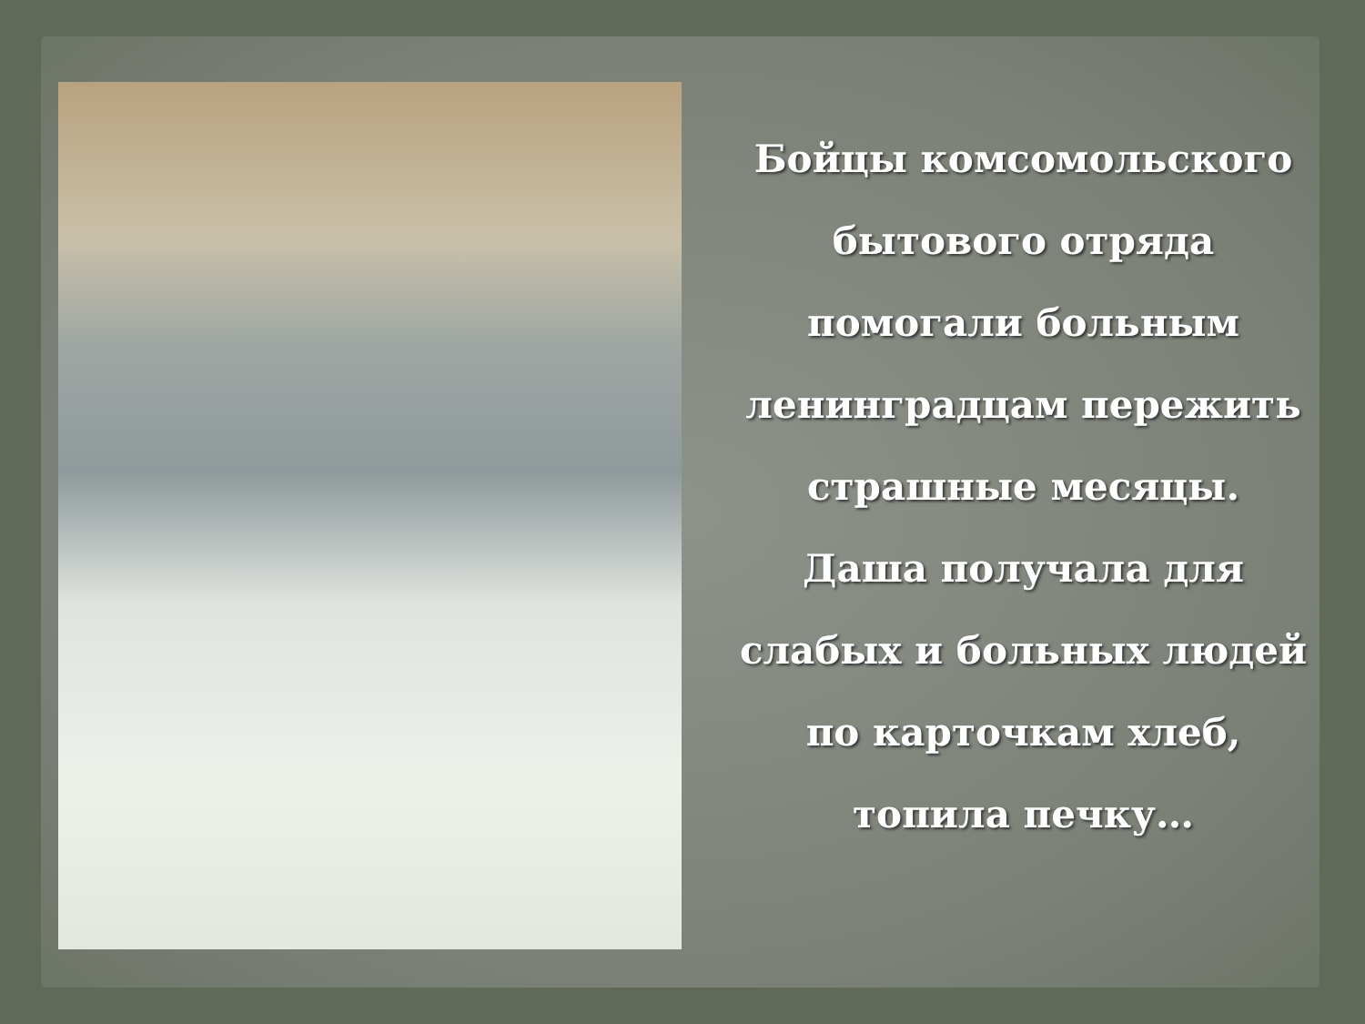Бойцы комсомольского
бытового отряда
помогали больным
ленинградцам пережить
страшные месяцы.
Даша получала для
слабых и больных людей
по карточкам хлеб,
топила печку…